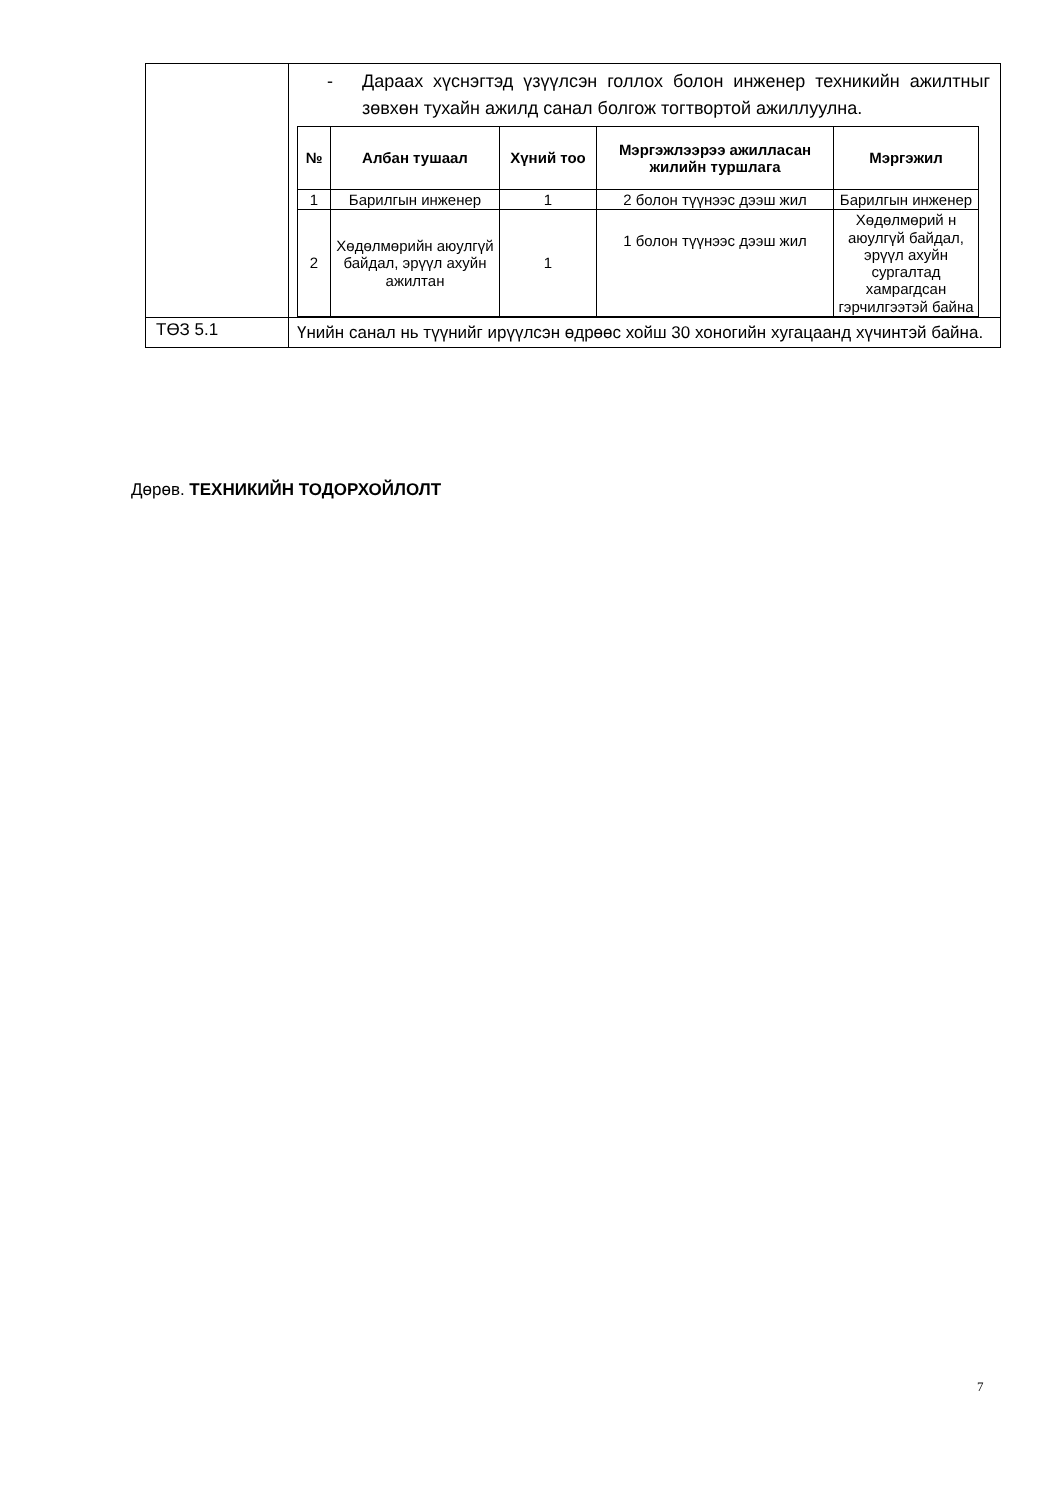| | - Дараах хүснэгтэд үзүүлсэн голлох болон инженер техникийн ажилтныг зөвхөн тухайн ажилд санал болгож тогтвортой ажиллуулна. / № / Албан тушаал / Хүний тоо / Мэргэжлээрээ ажилласан жилийн туршлага / Мэргэжил / / --- / --- / --- / --- / --- / / 1 / Барилгын инженер / 1 / 2 болон түүнээс дээш жил / Барилгын инженер / / 2 / Хөдөлмөрийн аюулгүй байдал, эрүүл ахуйн ажилтан / 1 / 1 болон түүнээс дээш жил / Хөдөлмөрий н аюулгүй байдал, эрүүл ахуйн сургалтад хамрагдсан гэрчилгээтэй байна / |
| ТӨЗ 5.1 | Үнийн санал нь түүнийг ирүүлсэн өдрөөс хойш 30 хоногийн хугацаанд хүчинтэй байна. |
Дөрөв. ТЕХНИКИЙН ТОДОРХОЙЛОЛТ
7